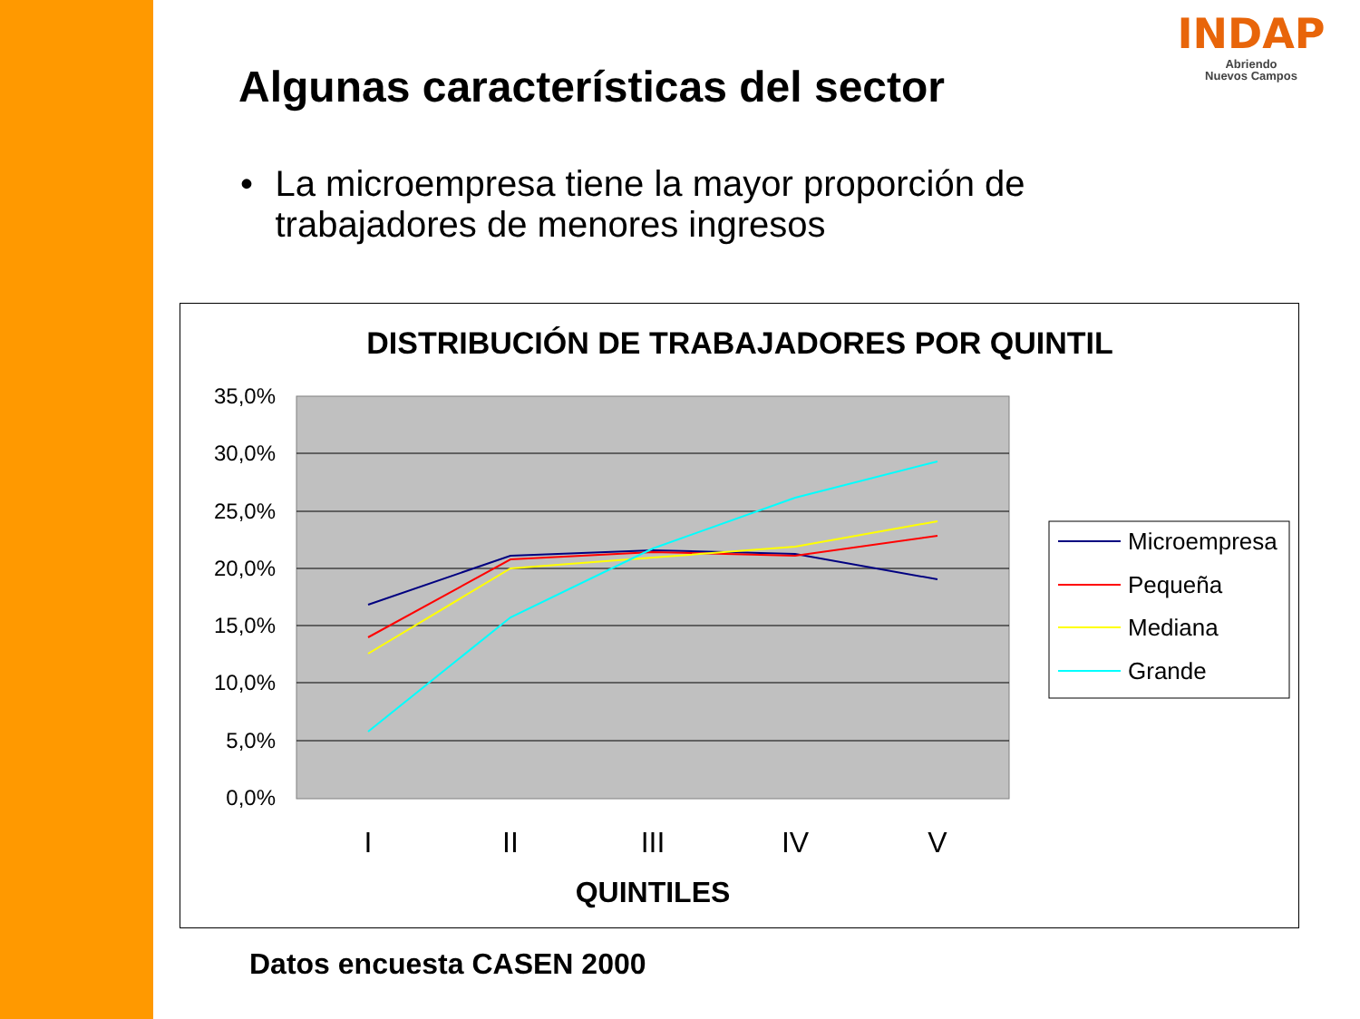INDAP
Abriendo
Nuevos Campos
Algunas características del sector
• La microempresa tiene la mayor proporción de trabajadores de menores ingresos
DISTRIBUCIÓN DE TRABAJADORES POR QUINTIL
35,0%
30,0%
25,0%
20,0%
15,0%
10,0%
5,0%
0,0%
I
II
III
IV
V
QUINTILES
Microempresa
Pequeña
Mediana
Grande
Datos encuesta CASEN 2000